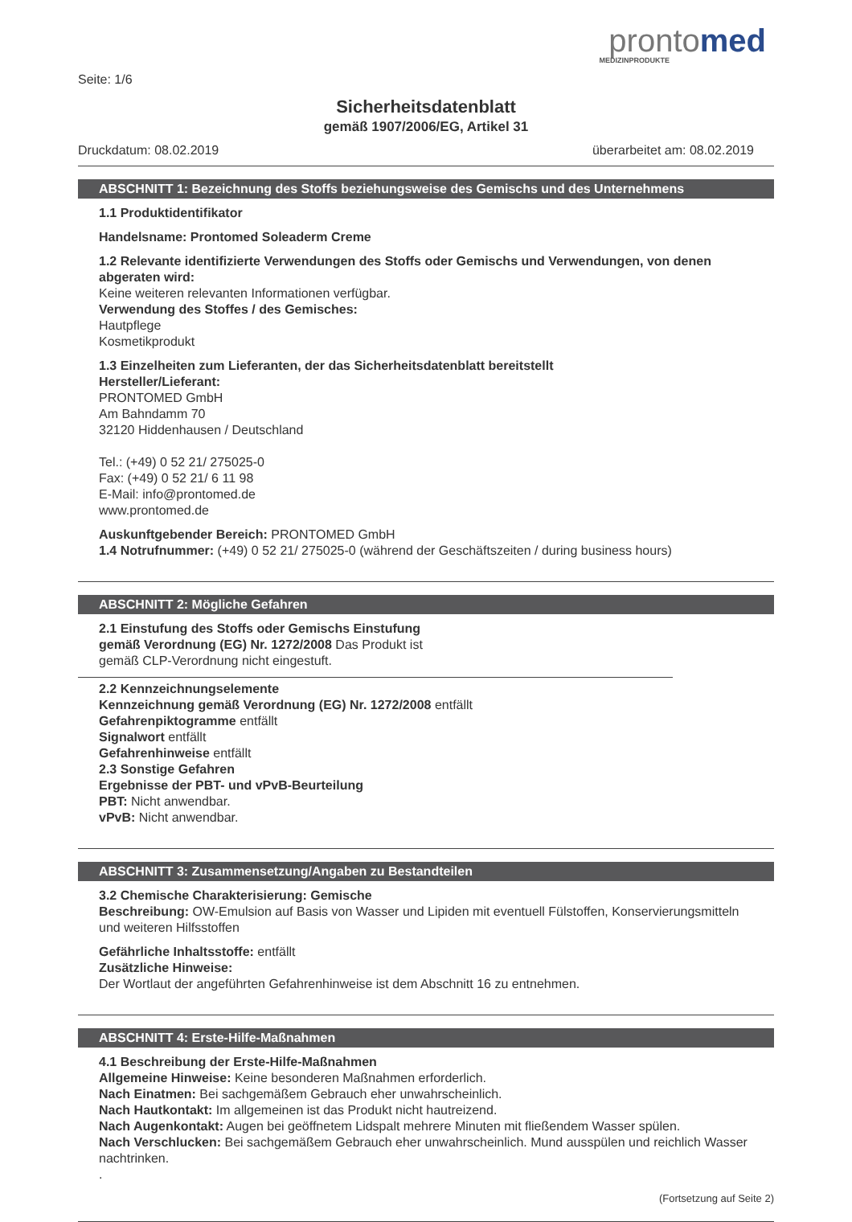prontomed
MEDIZINPRODUKTE
Seite: 1/6
Sicherheitsdatenblatt
gemäß 1907/2006/EG, Artikel 31
Druckdatum: 08.02.2019 überarbeitet am: 08.02.2019
ABSCHNITT 1: Bezeichnung des Stoffs beziehungsweise des Gemischs und des Unternehmens
1.1 Produktidentifikator
Handelsname: Prontomed Soleaderm Creme
1.2 Relevante identifizierte Verwendungen des Stoffs oder Gemischs und Verwendungen, von denen abgeraten wird:
Keine weiteren relevanten Informationen verfügbar.
Verwendung des Stoffes / des Gemisches:
Hautpflege
Kosmetikprodukt
1.3 Einzelheiten zum Lieferanten, der das Sicherheitsdatenblatt bereitstellt
Hersteller/Lieferant:
PRONTOMED GmbH
Am Bahndamm 70
32120 Hiddenhausen / Deutschland
Tel.: (+49) 0 52 21/ 275025-0
Fax: (+49) 0 52 21/ 6 11 98
E-Mail: info@prontomed.de
www.prontomed.de
Auskunftgebender Bereich: PRONTOMED GmbH
1.4 Notrufnummer: (+49) 0 52 21/ 275025-0 (während der Geschäftszeiten / during business hours)
ABSCHNITT 2: Mögliche Gefahren
2.1 Einstufung des Stoffs oder Gemischs Einstufung
gemäß Verordnung (EG) Nr. 1272/2008 Das Produkt ist
gemäß CLP-Verordnung nicht eingestuft.
2.2 Kennzeichnungselemente
Kennzeichnung gemäß Verordnung (EG) Nr. 1272/2008 entfällt
Gefahrenpiktogramme entfällt
Signalwort entfällt
Gefahrenhinweise entfällt
2.3 Sonstige Gefahren
Ergebnisse der PBT- und vPvB-Beurteilung
PBT: Nicht anwendbar.
vPvB: Nicht anwendbar.
ABSCHNITT 3: Zusammensetzung/Angaben zu Bestandteilen
3.2 Chemische Charakterisierung: Gemische
Beschreibung: OW-Emulsion auf Basis von Wasser und Lipiden mit eventuell Fülstoffen, Konservierungsmitteln und weiteren Hilfsstoffen
Gefährliche Inhaltsstoffe: entfällt
Zusätzliche Hinweise:
Der Wortlaut der angeführten Gefahrenhinweise ist dem Abschnitt 16 zu entnehmen.
ABSCHNITT 4: Erste-Hilfe-Maßnahmen
4.1 Beschreibung der Erste-Hilfe-Maßnahmen
Allgemeine Hinweise: Keine besonderen Maßnahmen erforderlich.
Nach Einatmen: Bei sachgemäßem Gebrauch eher unwahrscheinlich.
Nach Hautkontakt: Im allgemeinen ist das Produkt nicht hautreizend.
Nach Augenkontakt: Augen bei geöffnetem Lidspalt mehrere Minuten mit fließendem Wasser spülen.
Nach Verschlucken: Bei sachgemäßem Gebrauch eher unwahrscheinlich. Mund ausspülen und reichlich Wasser nachtrinken.
.
(Fortsetzung auf Seite 2)